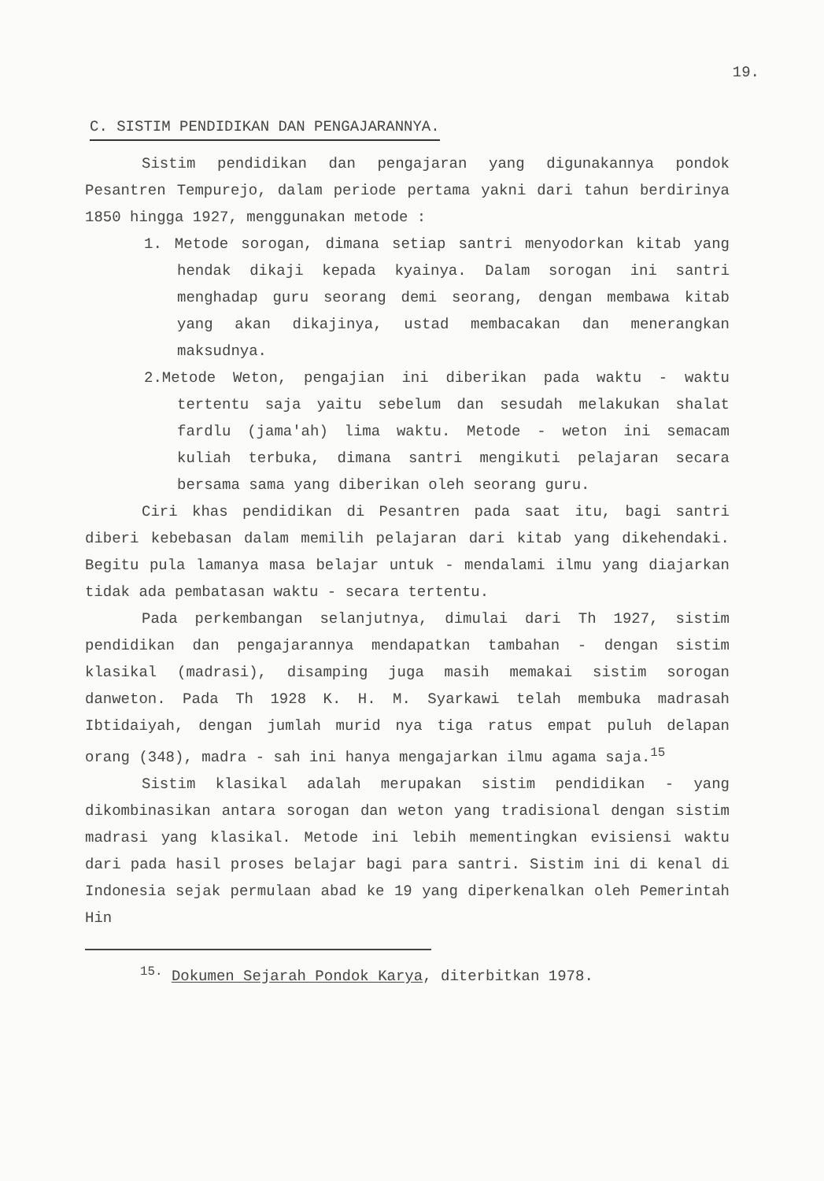19.
C. SISTIM PENDIDIKAN DAN PENGAJARANNYA.
Sistim pendidikan dan pengajaran yang digunakannya pondok Pesantren Tempurejo, dalam periode pertama yakni dari tahun berdirinya 1850 hingga 1927, menggunakan metode :
1. Metode sorogan, dimana setiap santri menyodorkan kitab yang hendak dikaji kepada kyainya. Dalam sorogan ini santri menghadap guru seorang demi seorang, dengan membawa kitab yang akan dikajinya, ustad membacakan dan menerangkan maksudnya.
2.Metode Weton, pengajian ini diberikan pada waktu - waktu tertentu saja yaitu sebelum dan sesudah melakukan shalat fardlu (jama'ah) lima waktu. Metode - weton ini semacam kuliah terbuka, dimana santri mengikuti pelajaran secara bersama sama yang diberikan oleh seorang guru.
Ciri khas pendidikan di Pesantren pada saat itu, bagi santri diberi kebebasan dalam memilih pelajaran dari kitab yang dikehendaki. Begitu pula lamanya masa belajar untuk - mendalami ilmu yang diajarkan tidak ada pembatasan waktu - secara tertentu.
Pada perkembangan selanjutnya, dimulai dari Th 1927, sistim pendidikan dan pengajarannya mendapatkan tambahan - dengan sistim klasikal (madrasi), disamping juga masih memakai sistim sorogan danweton. Pada Th 1928 K. H. M. Syarkawi telah membuka madrasah Ibtidaiyah, dengan jumlah murid nya tiga ratus empat puluh delapan orang (348), madra - sah ini hanya mengajarkan ilmu agama saja.<sup>15</sup>
Sistim klasikal adalah merupakan sistim pendidikan - yang dikombinasikan antara sorogan dan weton yang tradisional dengan sistim madrasi yang klasikal. Metode ini lebih mementingkan evisiensi waktu dari pada hasil proses belajar bagi para santri. Sistim ini di kenal di Indonesia sejak permulaan abad ke 19 yang diperkenalkan oleh Pemerintah Hin
<sup>15.</sup> Dokumen Sejarah Pondok Karya, diterbitkan 1978.